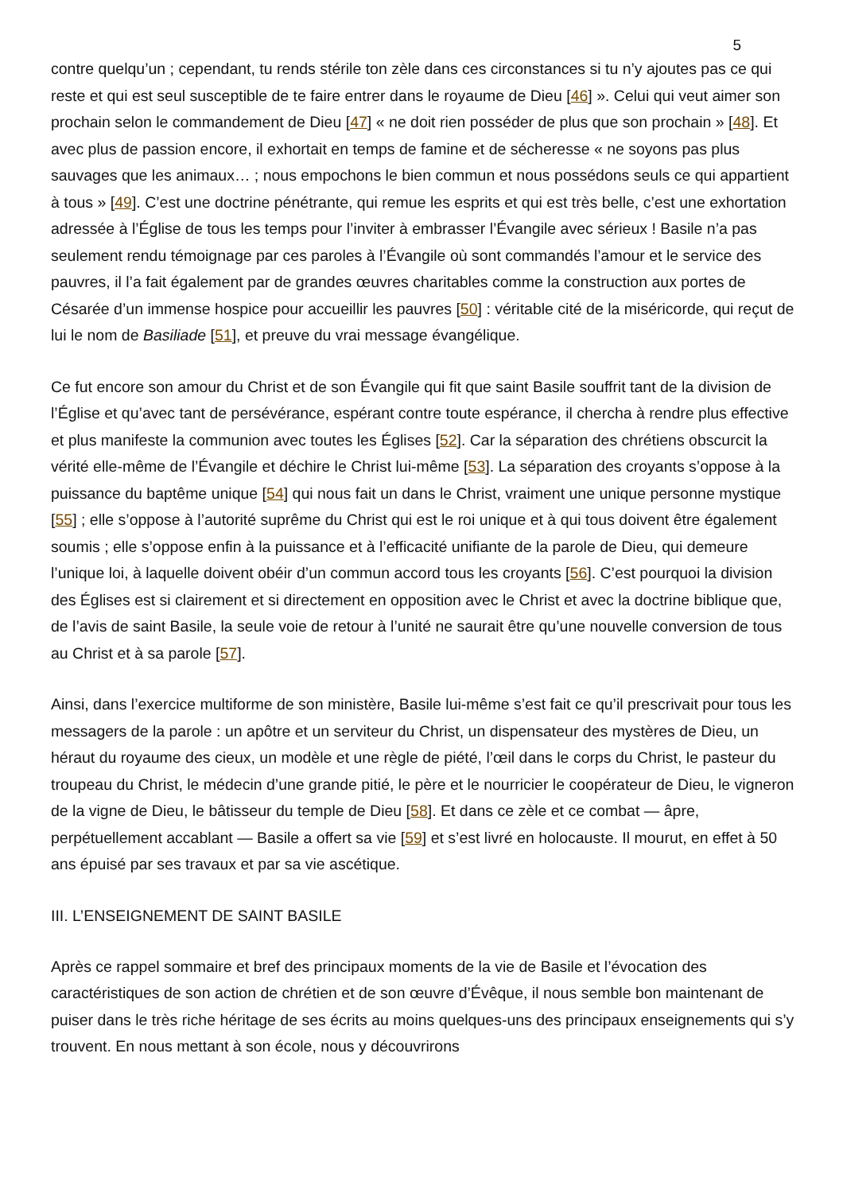5
contre quelqu’un ; cependant, tu rends stérile ton zèle dans ces circonstances si tu n’y ajoutes pas ce qui reste et qui est seul susceptible de te faire entrer dans le royaume de Dieu [46] ». Celui qui veut aimer son prochain selon le commandement de Dieu [47] « ne doit rien posséder de plus que son prochain » [48]. Et avec plus de passion encore, il exhortait en temps de famine et de sécheresse « ne soyons pas plus sauvages que les animaux… ; nous empochons le bien commun et nous possédons seuls ce qui appartient à tous » [49]. C’est une doctrine pénétrante, qui remue les esprits et qui est très belle, c’est une exhortation adressée à l’Église de tous les temps pour l’inviter à embrasser l’Évangile avec sérieux ! Basile n’a pas seulement rendu témoignage par ces paroles à l’Évangile où sont commandés l’amour et le service des pauvres, il l’a fait également par de grandes œuvres charitables comme la construction aux portes de Césarée d’un immense hospice pour accueillir les pauvres [50] : véritable cité de la miséricorde, qui reçut de lui le nom de Basiliade [51], et preuve du vrai message évangélique.
Ce fut encore son amour du Christ et de son Évangile qui fit que saint Basile souffrit tant de la division de l’Église et qu’avec tant de persévérance, espérant contre toute espérance, il chercha à rendre plus effective et plus manifeste la communion avec toutes les Églises [52]. Car la séparation des chrétiens obscurcit la vérité elle-même de l’Évangile et déchire le Christ lui-même [53]. La séparation des croyants s’oppose à la puissance du baptême unique [54] qui nous fait un dans le Christ, vraiment une unique personne mystique [55] ; elle s’oppose à l’autorité suprême du Christ qui est le roi unique et à qui tous doivent être également soumis ; elle s’oppose enfin à la puissance et à l’efficacité unifiante de la parole de Dieu, qui demeure l’unique loi, à laquelle doivent obéir d’un commun accord tous les croyants [56]. C’est pourquoi la division des Églises est si clairement et si directement en opposition avec le Christ et avec la doctrine biblique que, de l’avis de saint Basile, la seule voie de retour à l’unité ne saurait être qu’une nouvelle conversion de tous au Christ et à sa parole [57].
Ainsi, dans l’exercice multiforme de son ministère, Basile lui-même s’est fait ce qu’il prescrivait pour tous les messagers de la parole : un apôtre et un serviteur du Christ, un dispensateur des mystères de Dieu, un héraut du royaume des cieux, un modèle et une règle de piété, l’œil dans le corps du Christ, le pasteur du troupeau du Christ, le médecin d’une grande pitié, le père et le nourricier le coopérateur de Dieu, le vigneron de la vigne de Dieu, le bâtisseur du temple de Dieu [58]. Et dans ce zèle et ce combat — âpre, perpétuellement accablant — Basile a offert sa vie [59] et s’est livré en holocauste. Il mourut, en effet à 50 ans épuisé par ses travaux et par sa vie ascétique.
III. L’ENSEIGNEMENT DE SAINT BASILE
Après ce rappel sommaire et bref des principaux moments de la vie de Basile et l’évocation des caractéristiques de son action de chrétien et de son œuvre d’Évêque, il nous semble bon maintenant de puiser dans le très riche héritage de ses écrits au moins quelques-uns des principaux enseignements qui s’y trouvent. En nous mettant à son école, nous y découvrirons